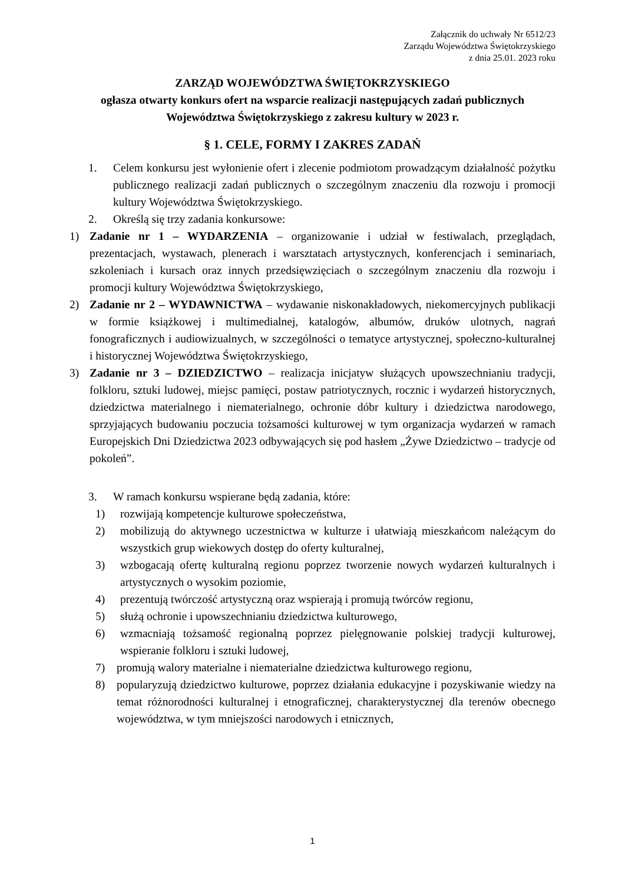Załącznik do uchwały Nr 6512/23
Zarządu Województwa Świętokrzyskiego
z dnia 25.01. 2023 roku
ZARZĄD WOJEWÓDZTWA ŚWIĘTOKRZYSKIEGO
ogłasza otwarty konkurs ofert na wsparcie realizacji następujących zadań publicznych
Województwa Świętokrzyskiego z zakresu kultury w 2023 r.
§ 1. CELE, FORMY I ZAKRES ZADAŃ
1. Celem konkursu jest wyłonienie ofert i zlecenie podmiotom prowadzącym działalność pożytku publicznego realizacji zadań publicznych o szczególnym znaczeniu dla rozwoju i promocji kultury Województwa Świętokrzyskiego.
2. Określą się trzy zadania konkursowe:
1) Zadanie nr 1 – WYDARZENIA – organizowanie i udział w festiwalach, przeglądach, prezentacjach, wystawach, plenerach i warsztatach artystycznych, konferencjach i seminariach, szkoleniach i kursach oraz innych przedsięwzięciach o szczególnym znaczeniu dla rozwoju i promocji kultury Województwa Świętokrzyskiego,
2) Zadanie nr 2 – WYDAWNICTWA – wydawanie niskonakładowych, niekomercyjnych publikacji w formie książkowej i multimedialnej, katalogów, albumów, druków ulotnych, nagrań fonograficznych i audiowizualnych, w szczególności o tematyce artystycznej, społeczno-kulturalnej i historycznej Województwa Świętokrzyskiego,
3) Zadanie nr 3 – DZIEDZICTWO – realizacja inicjatyw służących upowszechnianiu tradycji, folkloru, sztuki ludowej, miejsc pamięci, postaw patriotycznych, rocznic i wydarzeń historycznych, dziedzictwa materialnego i niematerialnego, ochronie dóbr kultury i dziedzictwa narodowego, sprzyjających budowaniu poczucia tożsamości kulturowej w tym organizacja wydarzeń w ramach Europejskich Dni Dziedzictwa 2023 odbywających się pod hasłem „Żywe Dziedzictwo – tradycje od pokoleń”.
3. W ramach konkursu wspierane będą zadania, które:
1) rozwijają kompetencje kulturowe społeczeństwa,
2) mobilizują do aktywnego uczestnictwa w kulturze i ułatwiają mieszkańcom należącym do wszystkich grup wiekowych dostęp do oferty kulturalnej,
3) wzbogacają ofertę kulturalną regionu poprzez tworzenie nowych wydarzeń kulturalnych i artystycznych o wysokim poziomie,
4) prezentują twórczość artystyczną oraz wspierają i promują twórców regionu,
5) służą ochronie i upowszechnianiu dziedzictwa kulturowego,
6) wzmacniają tożsamość regionalną poprzez pielęgnowanie polskiej tradycji kulturowej, wspieranie folkloru i sztuki ludowej,
7) promują walory materialne i niematerialne dziedzictwa kulturowego regionu,
8) popularyzują dziedzictwo kulturowe, poprzez działania edukacyjne i pozyskiwanie wiedzy na temat różnorodności kulturalnej i etnograficznej, charakterystycznej dla terenów obecnego województwa, w tym mniejszości narodowych i etnicznych,
1